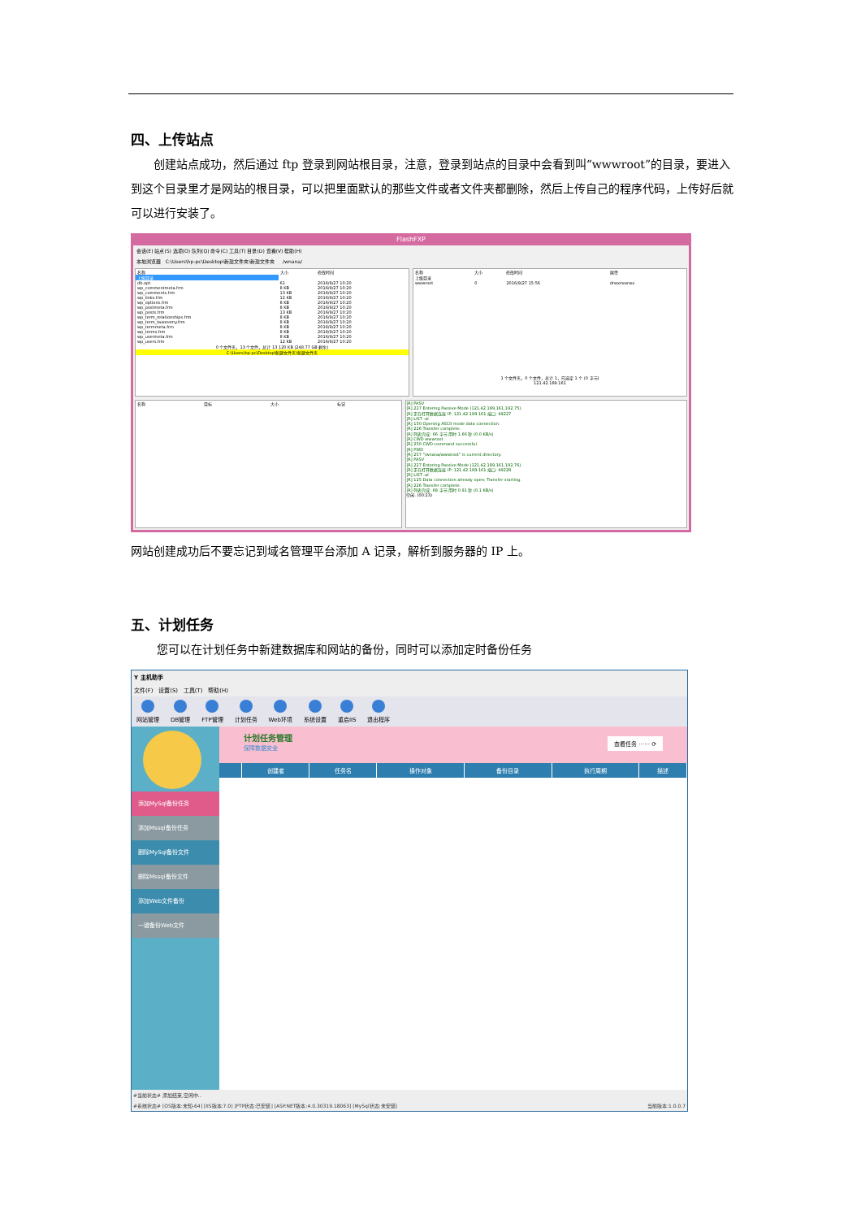四、上传站点
创建站点成功，然后通过 ftp 登录到网站根目录，注意，登录到站点的目录中会看到叫“wwwroot”的目录，要进入到这个目录里才是网站的根目录，可以把里面默认的那些文件或者文件夹都删除，然后上传自己的程序代码，上传好后就可以进行安装了。
FlashFXP
会话(E) 站点(S) 选项(O) 队列(Q) 命令(C) 工具(T) 目录(D) 查看(V) 帮助(H)
本地浏览器 C:\Users\hp-pc\Desktop\新建文件夹\新建文件夹 /wnana/
| 名称 | 大小 | 修改时间 |
| --- | --- | --- |
| 上级目录 | | |
| db.opt | 61 | 2016/9/27 10:20 |
| wp_commentmeta.frm | 8 KB | 2016/9/27 10:20 |
| wp_comments.frm | 13 KB | 2016/9/27 10:20 |
| wp_links.frm | 12 KB | 2016/9/27 10:20 |
| wp_options.frm | 8 KB | 2016/9/27 10:20 |
| wp_postmeta.frm | 8 KB | 2016/9/27 10:20 |
| wp_posts.frm | 13 KB | 2016/9/27 10:20 |
| wp_term_relationships.frm | 8 KB | 2016/9/27 10:20 |
| wp_term_taxonomy.frm | 8 KB | 2016/9/27 10:20 |
| wp_termmeta.frm | 8 KB | 2016/9/27 10:20 |
| wp_terms.frm | 8 KB | 2016/9/27 10:20 |
| wp_usermeta.frm | 8 KB | 2016/9/27 10:20 |
| wp_users.frm | 12 KB | 2016/9/27 10:20 |
0 个文件夹，13 个文件，总计 13 120 KB (248.77 GB 剩余)
C:\Users\hp-pc\Desktop\新建文件夹\新建文件夹
| 名称 | 大小 | 修改时间 | 属性 |
| --- | --- | --- | --- |
| 上级目录 | | | |
| wwwroot | 0 | 2016/9/27 15:56 | drwxrwxrwx |
1 个文件夹，0 个文件，总计 1，已选定 1 个 (0 字节)
121.42.189.161
| 名称 | 目标 | 大小 | 标记 |
| --- | --- | --- | --- |
[R] PASV
[R] 227 Entering Passive Mode (121,42,189,161,192,75).
[R] 正在打开数据连接 IP: 121.42.189.161 端口: 49227
[R] LIST -al
[R] 150 Opening ASCII mode data connection.
[R] 226 Transfer complete.
[R] 列表完成: 66 字节 用时 1.66 秒 (0.0 KB/s)
[R] CWD wwwroot
[R] 250 CWD command successful.
[R] PWD
[R] 257 "/wnana/wwwroot" is current directory.
[R] PASV
[R] 227 Entering Passive Mode (121,42,189,161,192,76).
[R] 正在打开数据连接 IP: 121.42.189.161 端口: 49228
[R] LIST -al
[R] 125 Data connection already open; Transfer starting.
[R] 226 Transfer complete.
[R] 列表完成: 68 字节 用时 0.91 秒 (0.1 KB/s)
空闲. (00:23)
网站创建成功后不要忘记到域名管理平台添加 A 记录，解析到服务器的 IP 上。
五、计划任务
您可以在计划任务中新建数据库和网站的备份，同时可以添加定时备份任务
Y 主机助手
文件(F) 设置(S) 工具(T) 帮助(H)
网站管理 DB管理 FTP管理 计划任务 Web环境 系统设置 重启IIS 退出程序
添加MySql备份任务
添加Mssql备份任务
删除MySql备份文件
删除Mssql备份文件
添加Web文件备份
一键备份Web文件
计划任务管理
保障数据安全
查看任务 ······ ⟳
| | 创建者 | 任务名 | 操作对象 | 备份目录 | 执行周期 | 描述 |
| --- | --- | --- | --- | --- | --- | --- |
#当前状态# 添加结束,空闲中..
#系统状态# [OS版本:未知-64] [IIS版本:7.0] [FTP状态:已安装] [ASP.NET版本:4.0.30319.18063] [MySql状态:未安装] 当前版本:1.0.0.7